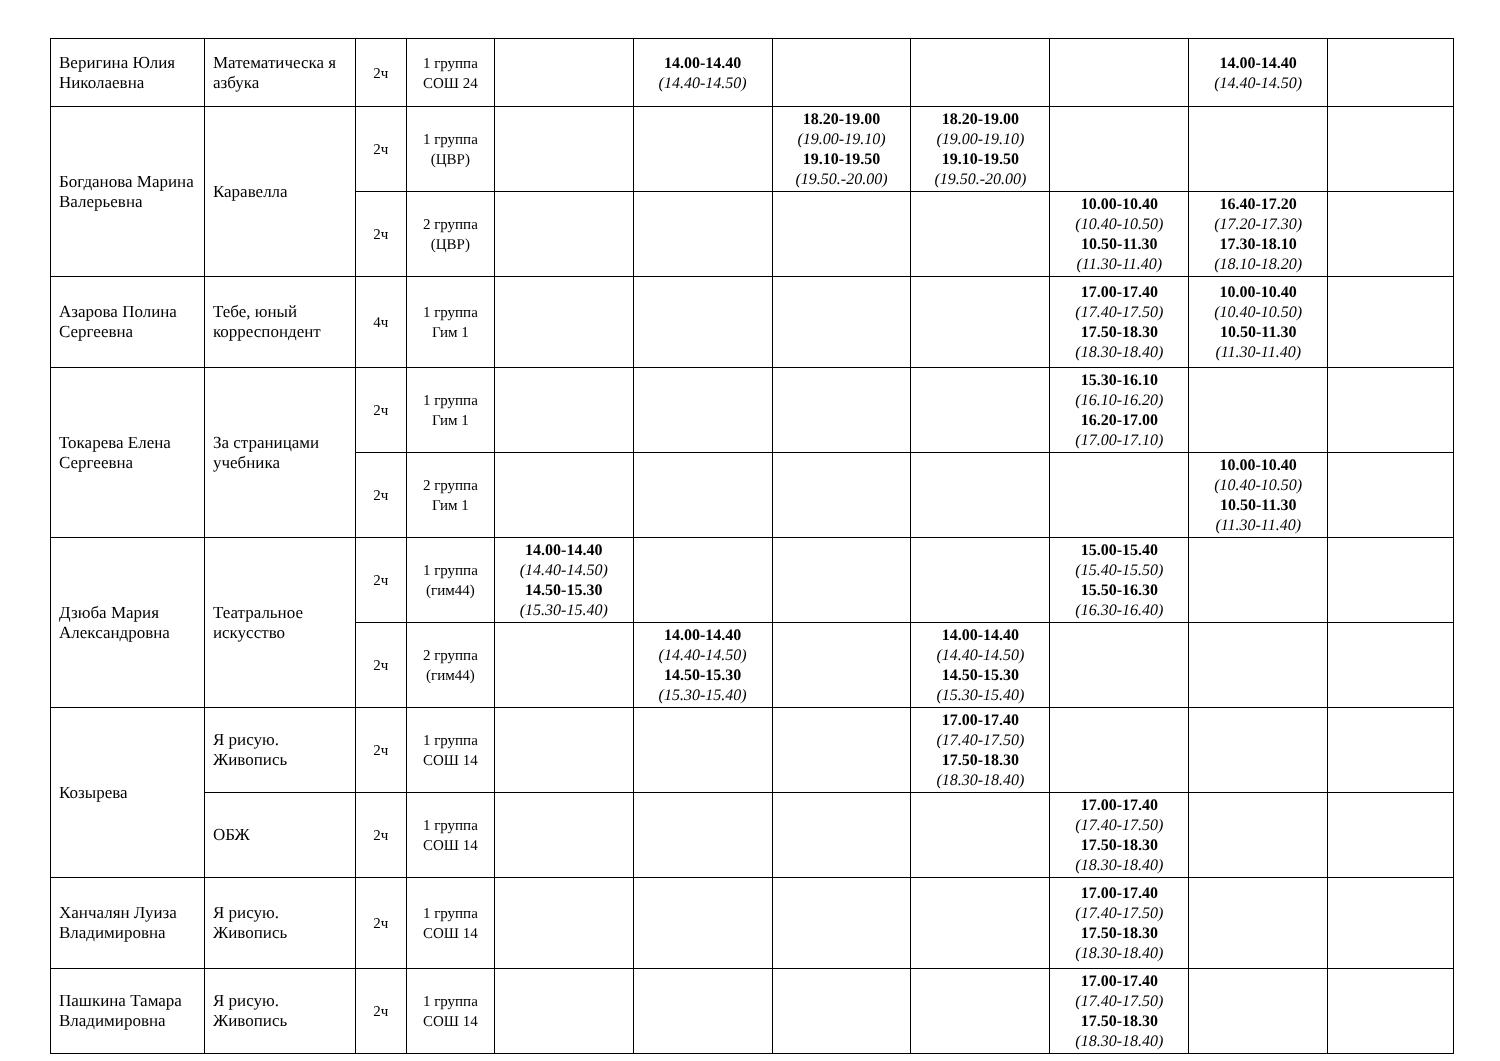| Веригина Юлия Николаевна | Математическа я азбука | 2ч | 1 группа СОШ 24 | | 14.00-14.40 (14.40-14.50) | | | | 14.00-14.40 (14.40-14.50) | |
| Богданова Марина Валерьевна | Каравелла | 2ч | 1 группа (ЦВР) | | | 18.20-19.00 (19.00-19.10) 19.10-19.50 (19.50.-20.00) | 18.20-19.00 (19.00-19.10) 19.10-19.50 (19.50.-20.00) | | | |
| | | 2ч | 2 группа (ЦВР) | | | | | 10.00-10.40 (10.40-10.50) 10.50-11.30 (11.30-11.40) | 16.40-17.20 (17.20-17.30) 17.30-18.10 (18.10-18.20) | |
| Азарова Полина Сергеевна | Тебе, юный корреспондент | 4ч | 1 группа Гим 1 | | | | | 17.00-17.40 (17.40-17.50) 17.50-18.30 (18.30-18.40) | 10.00-10.40 (10.40-10.50) 10.50-11.30 (11.30-11.40) | |
| Токарева Елена Сергеевна | За страницами учебника | 2ч | 1 группа Гим 1 | | | | | 15.30-16.10 (16.10-16.20) 16.20-17.00 (17.00-17.10) | | |
| | | 2ч | 2 группа Гим 1 | | | | | | 10.00-10.40 (10.40-10.50) 10.50-11.30 (11.30-11.40) | |
| Дзюба Мария Александровна | Театральное искусство | 2ч | 1 группа (гим44) | 14.00-14.40 (14.40-14.50) 14.50-15.30 (15.30-15.40) | | | | 15.00-15.40 (15.40-15.50) 15.50-16.30 (16.30-16.40) | | |
| | | 2ч | 2 группа (гим44) | | 14.00-14.40 (14.40-14.50) 14.50-15.30 (15.30-15.40) | | 14.00-14.40 (14.40-14.50) 14.50-15.30 (15.30-15.40) | | | |
| Козырева | Я рисую. Живопись | 2ч | 1 группа СОШ 14 | | | | 17.00-17.40 (17.40-17.50) 17.50-18.30 (18.30-18.40) | | | |
| | ОБЖ | 2ч | 1 группа СОШ 14 | | | | | 17.00-17.40 (17.40-17.50) 17.50-18.30 (18.30-18.40) | | |
| Ханчалян Луиза Владимировна | Я рисую. Живопись | 2ч | 1 группа СОШ 14 | | | | | 17.00-17.40 (17.40-17.50) 17.50-18.30 (18.30-18.40) | | |
| Пашкина Тамара Владимировна | Я рисую. Живопись | 2ч | 1 группа СОШ 14 | | | | | 17.00-17.40 (17.40-17.50) 17.50-18.30 (18.30-18.40) | | |